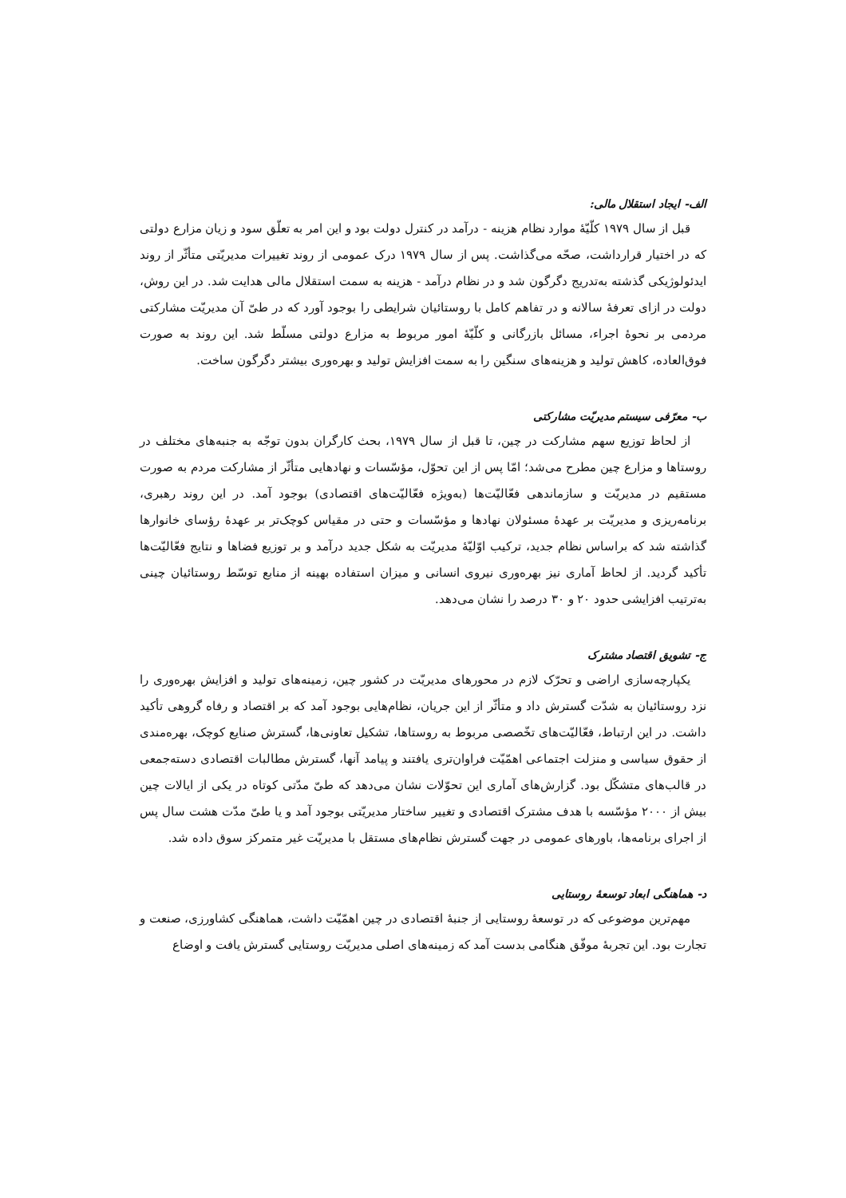الف- ایجاد استقلال مالی:
قبل از سال ۱۹۷۹ کلّیّهٔ موارد نظام هزینه - درآمد در کنترل دولت بود و این امر به تعلّق سود و زیان مزارع دولتی که در اختیار قرارداشت، صحّه می‌گذاشت. پس از سال ۱۹۷۹ درک عمومی از روند تغییرات مدیریّتی متأثّر از روند ایدئولوژیکی گذشته به‌تدریج دگرگون شد و در نظام درآمد - هزینه به سمت استقلال مالی هدایت شد. در این روش، دولت در ازای تعرفهٔ سالانه و در تفاهم کامل با روستائیان شرایطی را بوجود آورد که در طیّ آن مدیریّت مشارکتی مردمی بر نحوهٔ اجراء، مسائل بازرگانی و کلّیّهٔ امور مربوط به مزارع دولتی مسلّط شد. این روند به صورت فوق‌العاده، کاهش تولید و هزینه‌های سنگین را به سمت افزایش تولید و بهره‌وری بیشتر دگرگون ساخت.
ب- معرّفی سیستم مدیریّت مشارکتی
از لحاظ توزیع سهم مشارکت در چین، تا قبل از سال ۱۹۷۹، بحث کارگران بدون توجّه به جنبه‌های مختلف در روستاها و مزارع چین مطرح می‌شد؛ امّا پس از این تحوّل، مؤسّسات و نهادهایی متأثّر از مشارکت مردم به صورت مستقیم در مدیریّت و سازماندهی فعّالیّت‌ها (به‌ویژه فعّالیّت‌های اقتصادی) بوجود آمد. در این روند رهبری، برنامه‌ریزی و مدیریّت بر عهدهٔ مسئولان نهادها و مؤسّسات و حتی در مقیاس کوچک‌تر بر عهدهٔ رؤسای خانوارها گذاشته شد که براساس نظام جدید، ترکیب اوّلیّهٔ مدیریّت به شکل جدید درآمد و بر توزیع فضاها و نتایج فعّالیّت‌ها تأکید گردید. از لحاظ آماری نیز بهره‌وری نیروی انسانی و میزان استفاده بهینه از منابع توسّط روستائیان چینی به‌ترتیب افزایشی حدود ۲۰ و ۳۰ درصد را نشان می‌دهد.
ج- تشویق اقتصاد مشترک
یکپارچه‌سازی اراضی و تحرّک لازم در محورهای مدیریّت در کشور چین، زمینه‌های تولید و افزایش بهره‌وری را نزد روستائیان به شدّت گسترش داد و متأثّر از این جریان، نظام‌هایی بوجود آمد که بر اقتصاد و رفاه گروهی تأکید داشت. در این ارتباط، فعّالیّت‌های تخّصصی مربوط به روستاها، تشکیل تعاونی‌ها، گسترش صنایع کوچک، بهره‌مندی از حقوق سیاسی و منزلت اجتماعی اهمّیّت فراوان‌تری یافتند و پیامد آنها، گسترش مطالبات اقتصادی دسته‌جمعی در قالب‌های متشکّل بود. گزارش‌های آماری این تحوّلات نشان می‌دهد که طیّ مدّتی کوتاه در یکی از ایالات چین بیش از ۲۰۰۰ مؤسّسه با هدف مشترک اقتصادی و تغییر ساختار مدیریّتی بوجود آمد و یا طیّ مدّت هشت سال پس از اجرای برنامه‌ها، باورهای عمومی در جهت گسترش نظام‌های مستقل با مدیریّت غیر متمرکز سوق داده شد.
د- هماهنگی ابعاد توسعهٔ روستایی
مهم‌ترین موضوعی که در توسعهٔ روستایی از جنبهٔ اقتصادی در چین اهمّیّت داشت، هماهنگی کشاورزی، صنعت و تجارت بود. این تجربهٔ موفّق هنگامی بدست آمد که زمینه‌های اصلی مدیریّت روستایی گسترش یافت و اوضاع